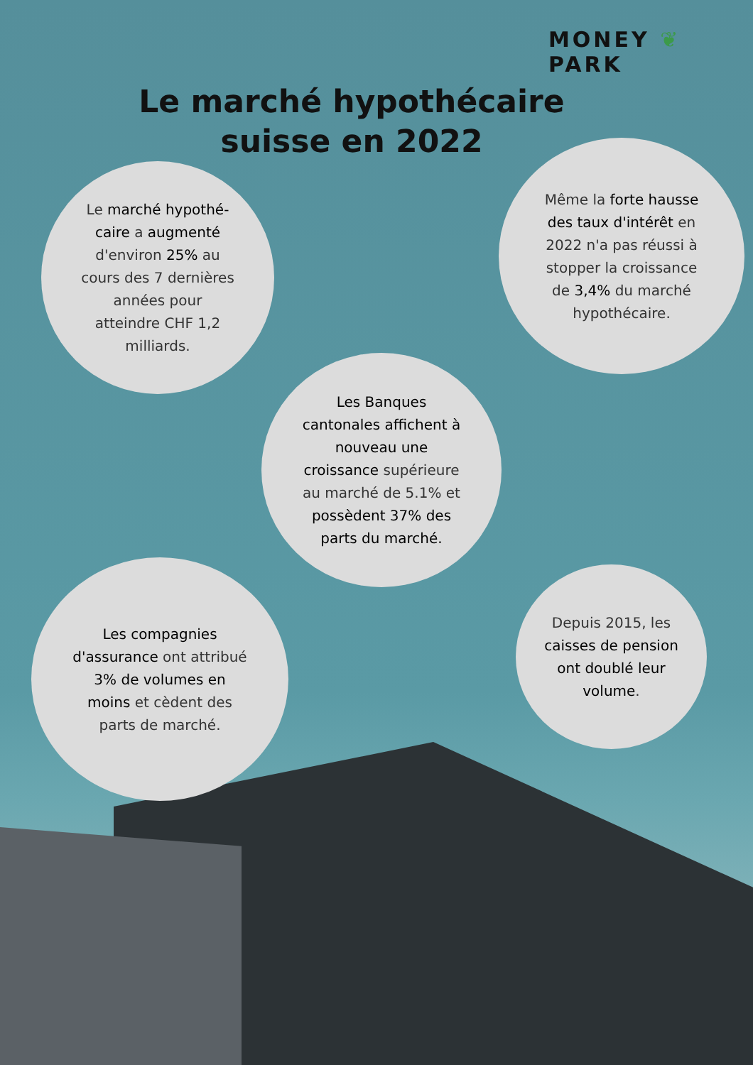MONEY ❦ PARK
Le marché hypothécaire suisse en 2022
Le marché hypothé-caire a augmenté d'environ 25% au cours des 7 dernières années pour atteindre CHF 1,2 milliards.
Même la forte hausse des taux d'intérêt en 2022 n'a pas réussi à stopper la croissance de 3,4% du marché hypothécaire.
Les Banques cantonales affichent à nouveau une croissance supérieure au marché de 5.1% et possèdent 37% des parts du marché.
Les compagnies d'assurance ont attribué 3% de volumes en moins et cèdent des parts de marché.
Depuis 2015, les caisses de pension ont doublé leur volume.